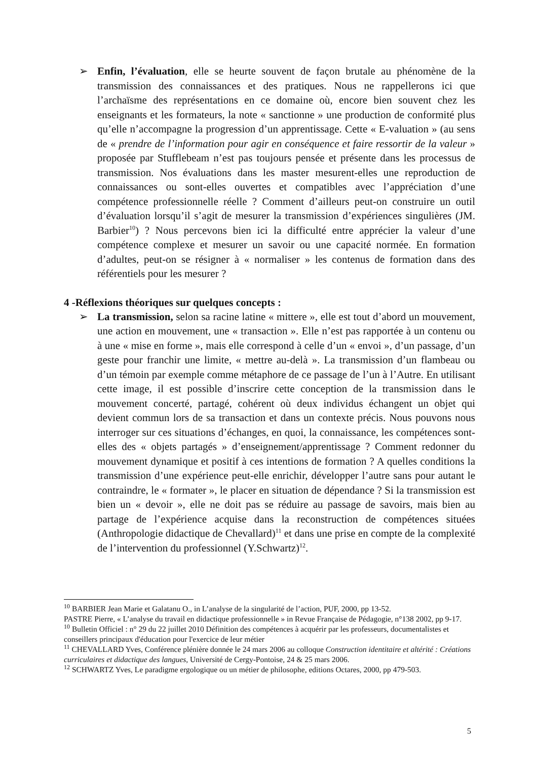➢ Enfin, l’évaluation, elle se heurte souvent de façon brutale au phénomène de la transmission des connaissances et des pratiques. Nous ne rappellerons ici que l’archaïsme des représentations en ce domaine où, encore bien souvent chez les enseignants et les formateurs, la note « sanctionne » une production de conformité plus qu’elle n’accompagne la progression d’un apprentissage. Cette « E-valuation » (au sens de « prendre de l’information pour agir en conséquence et faire ressortir de la valeur » proposée par Stufflebeam n’est pas toujours pensée et présente dans les processus de transmission. Nos évaluations dans les master mesurent-elles une reproduction de connaissances ou sont-elles ouvertes et compatibles avec l’appréciation d’une compétence professionnelle réelle ? Comment d’ailleurs peut-on construire un outil d’évaluation lorsqu’il s’agit de mesurer la transmission d’expériences singulières (JM. Barbier<sup>10</sup>) ? Nous percevons bien ici la difficulté entre apprécier la valeur d’une compétence complexe et mesurer un savoir ou une capacité normée. En formation d’adultes, peut-on se résigner à « normaliser » les contenus de formation dans des référentiels pour les mesurer ?
4 -Réflexions théoriques sur quelques concepts :
➢ La transmission, selon sa racine latine « mittere », elle est tout d’abord un mouvement, une action en mouvement, une « transaction ». Elle n’est pas rapportée à un contenu ou à une « mise en forme », mais elle correspond à celle d’un « envoi », d’un passage, d’un geste pour franchir une limite, « mettre au-delà ». La transmission d’un flambeau ou d’un témoin par exemple comme métaphore de ce passage de l’un à l’Autre. En utilisant cette image, il est possible d’inscrire cette conception de la transmission dans le mouvement concerté, partagé, cohérent où deux individus échangent un objet qui devient commun lors de sa transaction et dans un contexte précis. Nous pouvons nous interroger sur ces situations d’échanges, en quoi, la connaissance, les compétences sont-elles des « objets partagés » d’enseignement/apprentissage ? Comment redonner du mouvement dynamique et positif à ces intentions de formation ? A quelles conditions la transmission d’une expérience peut-elle enrichir, développer l’autre sans pour autant le contraindre, le « formater », le placer en situation de dépendance ? Si la transmission est bien un « devoir », elle ne doit pas se réduire au passage de savoirs, mais bien au partage de l’expérience acquise dans la reconstruction de compétences situées (Anthropologie didactique de Chevallard)<sup>11</sup> et dans une prise en compte de la complexité de l’intervention du professionnel (Y.Schwartz)<sup>12</sup>.
<sup>10</sup> BARBIER Jean Marie et Galatanu O., in L’analyse de la singularité de l’action, PUF, 2000, pp 13-52.
PASTRE Pierre, « L’analyse du travail en didactique professionnelle » in Revue Française de Pédagogie, n°138 2002, pp 9-17.
<sup>10</sup> Bulletin Officiel : n° 29 du 22 juillet 2010 Définition des compétences à acquérir par les professeurs, documentalistes et conseillers principaux d'éducation pour l'exercice de leur métier
<sup>11</sup> CHEVALLARD Yves, Conférence plénière donnée le 24 mars 2006 au colloque Construction identitaire et altérité : Créations curriculaires et didactique des langues, Université de Cergy-Pontoise, 24 & 25 mars 2006.
<sup>12</sup> SCHWARTZ Yves, Le paradigme ergologique ou un métier de philosophe, editions Octares, 2000, pp 479-503.
5